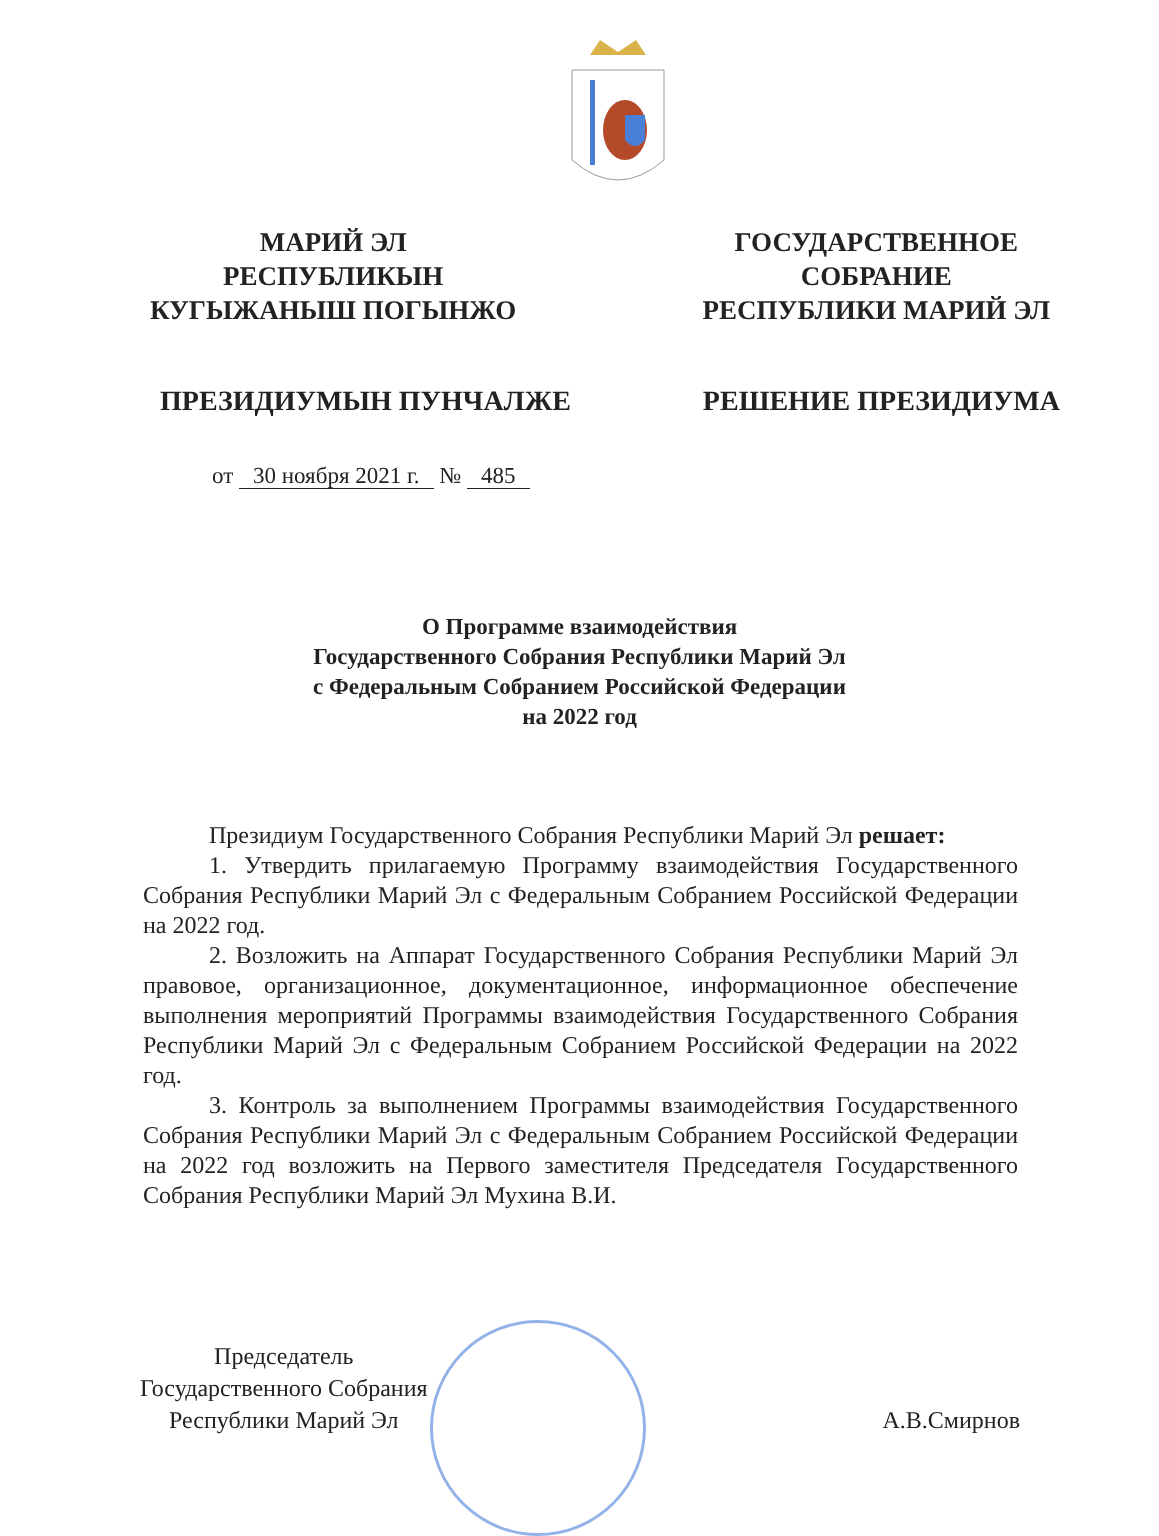МАРИЙ ЭЛ
РЕСПУБЛИКЫН
КУГЫЖАНЫШ ПОГЫНЖО
ГОСУДАРСТВЕННОЕ
СОБРАНИЕ
РЕСПУБЛИКИ МАРИЙ ЭЛ
ПРЕЗИДИУМЫН ПУНЧАЛЖЕ РЕШЕНИЕ ПРЕЗИДИУМА
от 30 ноября 2021 г. № 485
О Программе взаимодействия
Государственного Собрания Республики Марий Эл
с Федеральным Собранием Российской Федерации
на 2022 год
Президиум Государственного Собрания Республики Марий Эл решает:
1. Утвердить прилагаемую Программу взаимодействия Государственного Собрания Республики Марий Эл с Федеральным Собранием Российской Федерации на 2022 год.
2. Возложить на Аппарат Государственного Собрания Республики Марий Эл правовое, организационное, документационное, информационное обеспечение выполнения мероприятий Программы взаимодействия Государственного Собрания Республики Марий Эл с Федеральным Собранием Российской Федерации на 2022 год.
3. Контроль за выполнением Программы взаимодействия Государственного Собрания Республики Марий Эл с Федеральным Собранием Российской Федерации на 2022 год возложить на Первого заместителя Председателя Государственного Собрания Республики Марий Эл Мухина В.И.
Председатель
Государственного Собрания
Республики Марий Эл
А.В.Смирнов